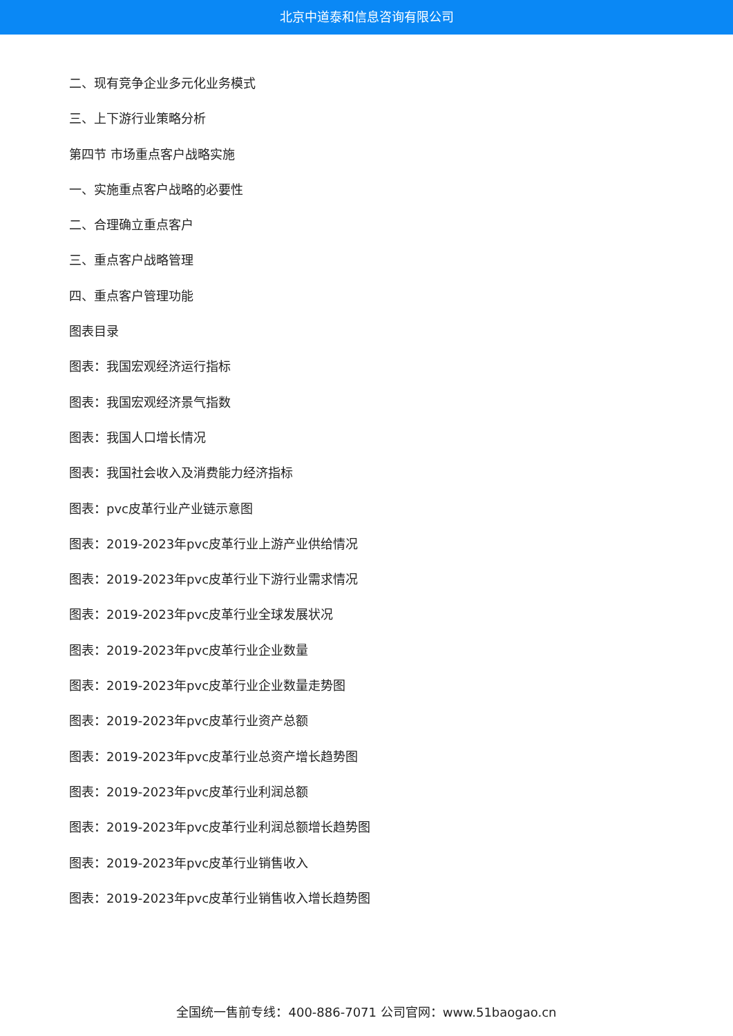北京中道泰和信息咨询有限公司
二、现有竞争企业多元化业务模式
三、上下游行业策略分析
第四节 市场重点客户战略实施
一、实施重点客户战略的必要性
二、合理确立重点客户
三、重点客户战略管理
四、重点客户管理功能
图表目录
图表：我国宏观经济运行指标
图表：我国宏观经济景气指数
图表：我国人口增长情况
图表：我国社会收入及消费能力经济指标
图表：pvc皮革行业产业链示意图
图表：2019-2023年pvc皮革行业上游产业供给情况
图表：2019-2023年pvc皮革行业下游行业需求情况
图表：2019-2023年pvc皮革行业全球发展状况
图表：2019-2023年pvc皮革行业企业数量
图表：2019-2023年pvc皮革行业企业数量走势图
图表：2019-2023年pvc皮革行业资产总额
图表：2019-2023年pvc皮革行业总资产增长趋势图
图表：2019-2023年pvc皮革行业利润总额
图表：2019-2023年pvc皮革行业利润总额增长趋势图
图表：2019-2023年pvc皮革行业销售收入
图表：2019-2023年pvc皮革行业销售收入增长趋势图
全国统一售前专线：400-886-7071 公司官网：www.51baogao.cn